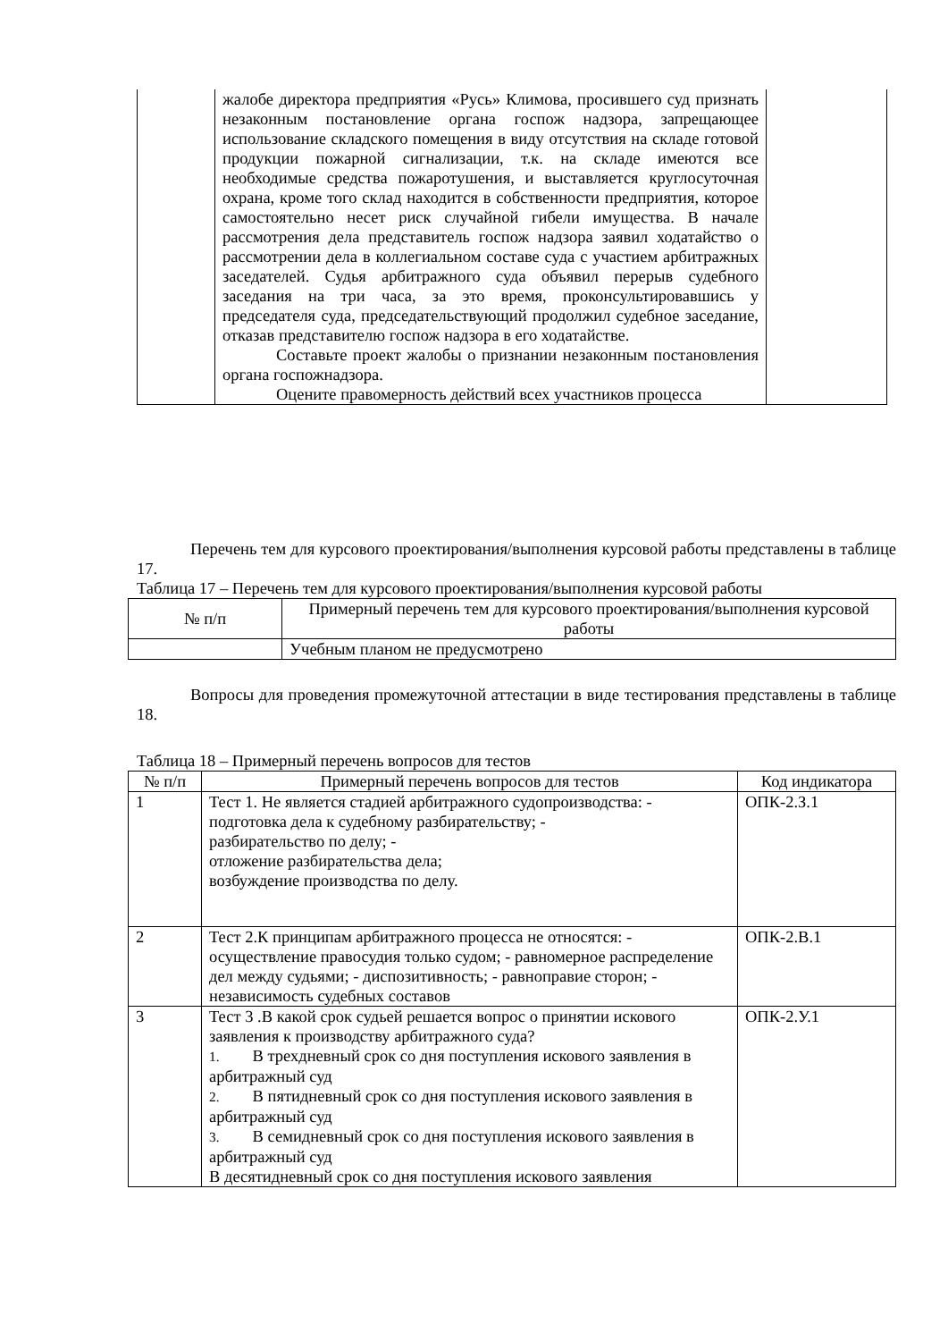| | жалобе директора предприятия «Русь» Климова, просившего суд признать незаконным постановление органа госпож надзора, запрещающее использование складского помещения в виду отсутствия на складе готовой продукции пожарной сигнализации, т.к. на складе имеются все необходимые средства пожаротушения, и выставляется круглосуточная охрана, кроме того склад находится в собственности предприятия, которое самостоятельно несет риск случайной гибели имущества. В начале рассмотрения дела представитель госпож надзора заявил ходатайство о рассмотрении дела в коллегиальном составе суда с участием арбитражных заседателей. Судья арбитражного суда объявил перерыв судебного заседания на три часа, за это время, проконсультировавшись у председателя суда, председательствующий продолжил судебное заседание, отказав представителю госпож надзора в его ходатайстве. Составьте проект жалобы о признании незаконным постановления органа госпожнадзора. Оцените правомерность действий всех участников процесса | |
Перечень тем для курсового проектирования/выполнения курсовой работы представлены в таблице 17.
Таблица 17 – Перечень тем для курсового проектирования/выполнения курсовой работы
| № п/п | Примерный перечень тем для курсового проектирования/выполнения курсовой работы |
| --- | --- |
| | Учебным планом не предусмотрено |
Вопросы для проведения промежуточной аттестации в виде тестирования представлены в таблице 18.
Таблица 18 – Примерный перечень вопросов для тестов
| № п/п | Примерный перечень вопросов для тестов | Код индикатора |
| --- | --- | --- |
| 1 | Тест 1. Не является стадией арбитражного судопроизводства: - подготовка дела к судебному разбирательству; - разбирательство по делу; - отложение разбирательства дела; возбуждение производства по делу. | ОПК-2.З.1 |
| 2 | Тест 2.К принципам арбитражного процесса не относятся: - осуществление правосудия только судом; - равномерное распределение дел между судьями; - диспозитивность; - равноправие сторон; - независимость судебных составов | ОПК-2.В.1 |
| 3 | Тест 3 .В какой срок судьей решается вопрос о принятии искового заявления к производству арбитражного суда? 1. В трехдневный срок со дня поступления искового заявления в арбитражный суд 2. В пятидневный срок со дня поступления искового заявления в арбитражный суд 3. В семидневный срок со дня поступления искового заявления в арбитражный суд В десятидневный срок со дня поступления искового заявления | ОПК-2.У.1 |